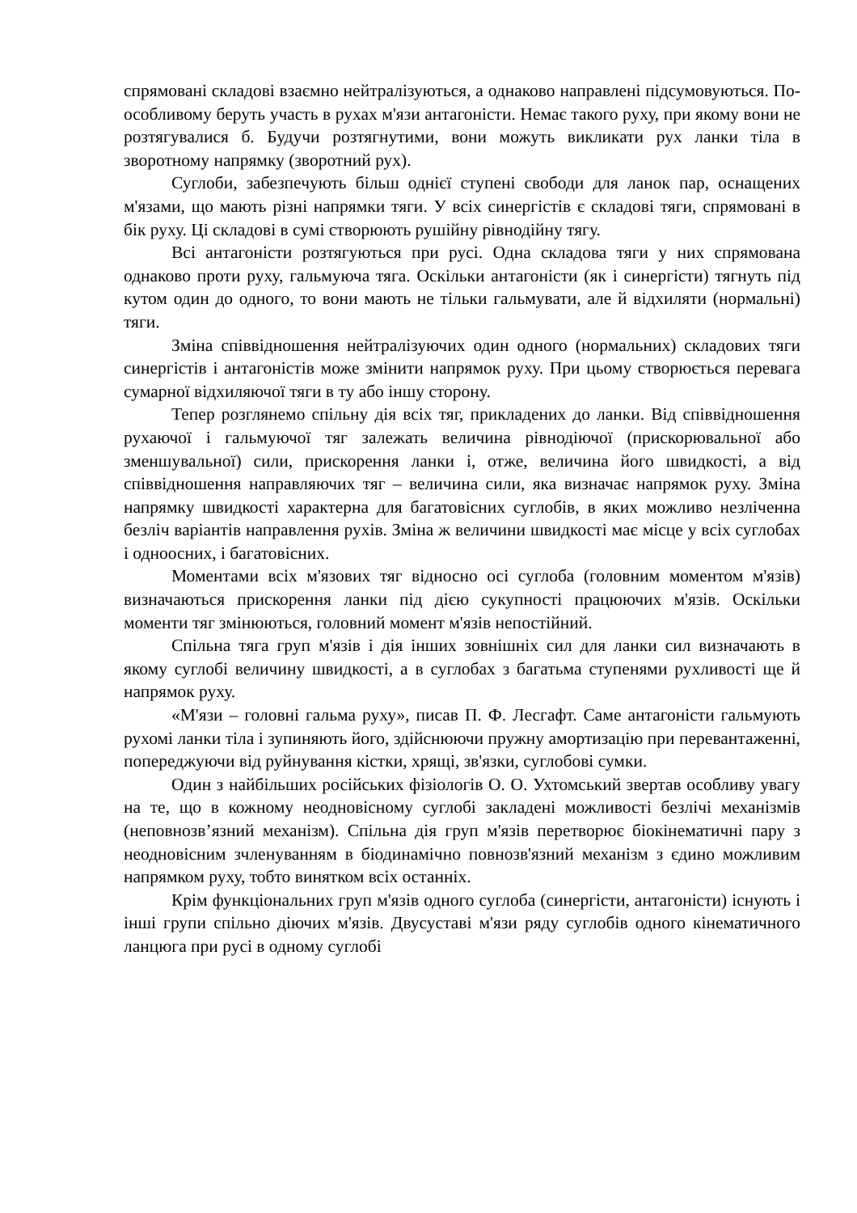спрямовані складові взаємно нейтралізуються, а однаково направлені підсумовуються. По-особливому беруть участь в рухах м'язи антагоністи. Немає такого руху, при якому вони не розтягувалися б. Будучи розтягнутими, вони можуть викликати рух ланки тіла в зворотному напрямку (зворотний рух).
Суглоби, забезпечують більш однієї ступені свободи для ланок пар, оснащених м'язами, що мають різні напрямки тяги. У всіх синергістів є складові тяги, спрямовані в бік руху. Ці складові в сумі створюють рушійну рівнодійну тягу.
Всі антагоністи розтягуються при русі. Одна складова тяги у них спрямована однаково проти руху, гальмуюча тяга. Оскільки антагоністи (як і синергісти) тягнуть під кутом один до одного, то вони мають не тільки гальмувати, але й відхиляти (нормальні) тяги.
Зміна співвідношення нейтралізуючих один одного (нормальних) складових тяги синергістів і антагоністів може змінити напрямок руху. При цьому створюється перевага сумарної відхиляючої тяги в ту або іншу сторону.
Тепер розглянемо спільну дія всіх тяг, прикладених до ланки. Від співвідношення рухаючої і гальмуючої тяг залежать величина рівнодіючої (прискорювальної або зменшувальної) сили, прискорення ланки і, отже, величина його швидкості, а від співвідношення направляючих тяг – величина сили, яка визначає напрямок руху. Зміна напрямку швидкості характерна для багатовісних суглобів, в яких можливо незліченна безліч варіантів направлення рухів. Зміна ж величини швидкості має місце у всіх суглобах і одноосних, і багатовісних.
Моментами всіх м'язових тяг відносно осі суглоба (головним моментом м'язів) визначаються прискорення ланки під дією сукупності працюючих м'язів. Оскільки моменти тяг змінюються, головний момент м'язів непостійний.
Спільна тяга груп м'язів і дія інших зовнішніх сил для ланки сил визначають в якому суглобі величину швидкості, а в суглобах з багатьма ступенями рухливості ще й напрямок руху.
«М'язи – головні гальма руху», писав П. Ф. Лесгафт. Саме антагоністи гальмують рухомі ланки тіла і зупиняють його, здійснюючи пружну амортизацію при перевантаженні, попереджуючи від руйнування кістки, хрящі, зв'язки, суглобові сумки.
Один з найбільших російських фізіологів О. О. Ухтомський звертав особливу увагу на те, що в кожному неодновісному суглобі закладені можливості безлічі механізмів (неповнозв’язний механізм). Спільна дія груп м'язів перетворює біокінематичні пару з неодновісним зчленуванням в біодинамічно повнозв'язний механізм з єдино можливим напрямком руху, тобто винятком всіх останніх.
Крім функціональних груп м'язів одного суглоба (синергісти, антагоністи) існують і інші групи спільно діючих м'язів. Двусуставі м'язи ряду суглобів одного кінематичного ланцюга при русі в одному суглобі